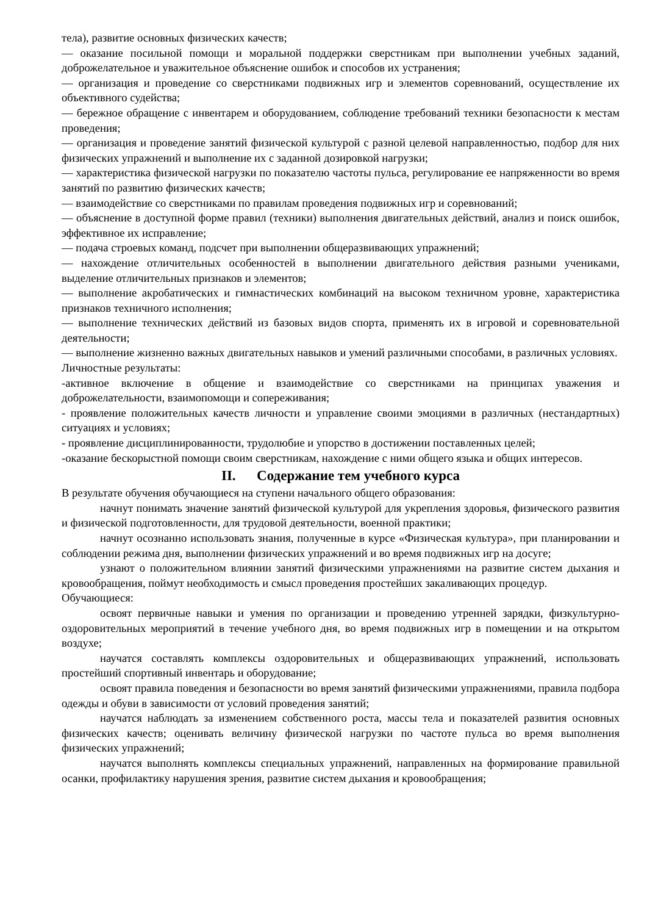тела), развитие основных физических качеств;
— оказание посильной помощи и моральной поддержки сверстникам при выполнении учебных заданий, доброжелательное и уважительное объяснение ошибок и способов их устранения;
— организация и проведение со сверстниками подвижных игр и элементов соревнований, осуществление их объективного судейства;
— бережное обращение с инвентарем и оборудованием, соблюдение требований техники безопасности к местам проведения;
— организация и проведение занятий физической культурой с разной целевой направленностью, подбор для них физических упражнений и выполнение их с заданной дозировкой нагрузки;
— характеристика физической нагрузки по показателю частоты пульса, регулирование ее напряженности во время занятий по развитию физических качеств;
— взаимодействие со сверстниками по правилам проведения подвижных игр и соревнований;
— объяснение в доступной форме правил (техники) выполнения двигательных действий, анализ и поиск ошибок, эффективное их исправление;
— подача строевых команд, подсчет при выполнении общеразвивающих упражнений;
— нахождение отличительных особенностей в выполнении двигательного действия разными учениками, выделение отличительных признаков и элементов;
— выполнение акробатических и гимнастических комбинаций на высоком техничном уровне, характеристика признаков техничного исполнения;
— выполнение технических действий из базовых видов спорта, применять их в игровой и соревновательной деятельности;
— выполнение жизненно важных двигательных навыков и умений различными способами, в различных условиях.
Личностные результаты:
-активное включение в общение и взаимодействие со сверстниками на принципах уважения и доброжелательности, взаимопомощи и сопереживания;
- проявление положительных качеств личности и управление своими эмоциями в различных (нестандартных) ситуациях и условиях;
- проявление дисциплинированности, трудолюбие и упорство в достижении поставленных целей;
-оказание бескорыстной помощи своим сверстникам, нахождение с ними общего языка и общих интересов.
II. Содержание тем учебного курса
В результате обучения обучающиеся на ступени начального общего образования:
начнут понимать значение занятий физической культурой для укрепления здоровья, физического развития и физической подготовленности, для трудовой деятельности, военной практики;
начнут осознанно использовать знания, полученные в курсе «Физическая культура», при планировании и соблюдении режима дня, выполнении физических упражнений и во время подвижных игр на досуге;
узнают о положительном влиянии занятий физическими упражнениями на развитие систем дыхания и кровообращения, поймут необходимость и смысл проведения простейших закаливающих процедур.
Обучающиеся:
освоят первичные навыки и умения по организации и проведению утренней зарядки, физкультурно-оздоровительных мероприятий в течение учебного дня, во время подвижных игр в помещении и на открытом воздухе;
научатся составлять комплексы оздоровительных и общеразвивающих упражнений, использовать простейший спортивный инвентарь и оборудование;
освоят правила поведения и безопасности во время занятий физическими упражнениями, правила подбора одежды и обуви в зависимости от условий проведения занятий;
научатся наблюдать за изменением собственного роста, массы тела и показателей развития основных физических качеств; оценивать величину физической нагрузки по частоте пульса во время выполнения физических упражнений;
научатся выполнять комплексы специальных упражнений, направленных на формирование правильной осанки, профилактику нарушения зрения, развитие систем дыхания и кровообращения;